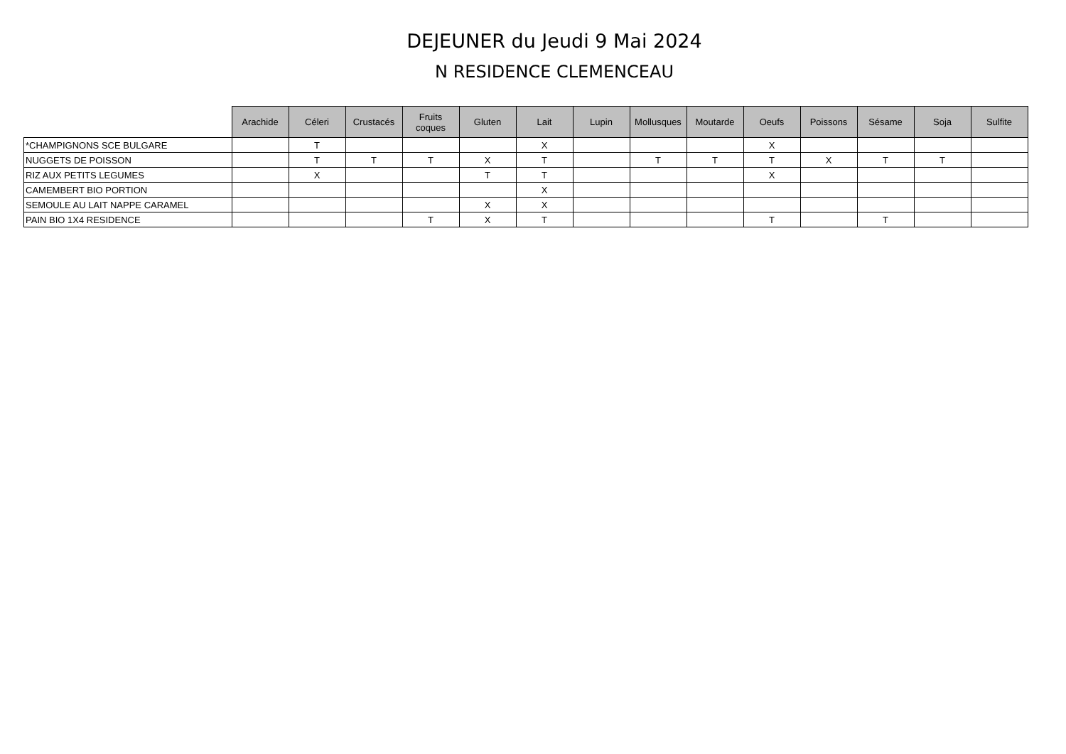DEJEUNER du Jeudi 9 Mai 2024
N RESIDENCE CLEMENCEAU
| | Arachide | Céleri | Crustacés | Fruits coques | Gluten | Lait | Lupin | Mollusques | Moutarde | Oeufs | Poissons | Sésame | Soja | Sulfite |
| --- | --- | --- | --- | --- | --- | --- | --- | --- | --- | --- | --- | --- | --- | --- |
| *CHAMPIGNONS SCE BULGARE | | T | | | | X | | | | X | | | | |
| NUGGETS DE POISSON | | T | T | T | X | T | | T | T | T | X | T | T | |
| RIZ AUX PETITS LEGUMES | | X | | | T | T | | | | X | | | | |
| CAMEMBERT BIO PORTION | | | | | | X | | | | | | | | |
| SEMOULE AU LAIT NAPPE CARAMEL | | | | | X | X | | | | | | | | |
| PAIN BIO 1X4 RESIDENCE | | | | T | X | T | | | | T | | T | | |